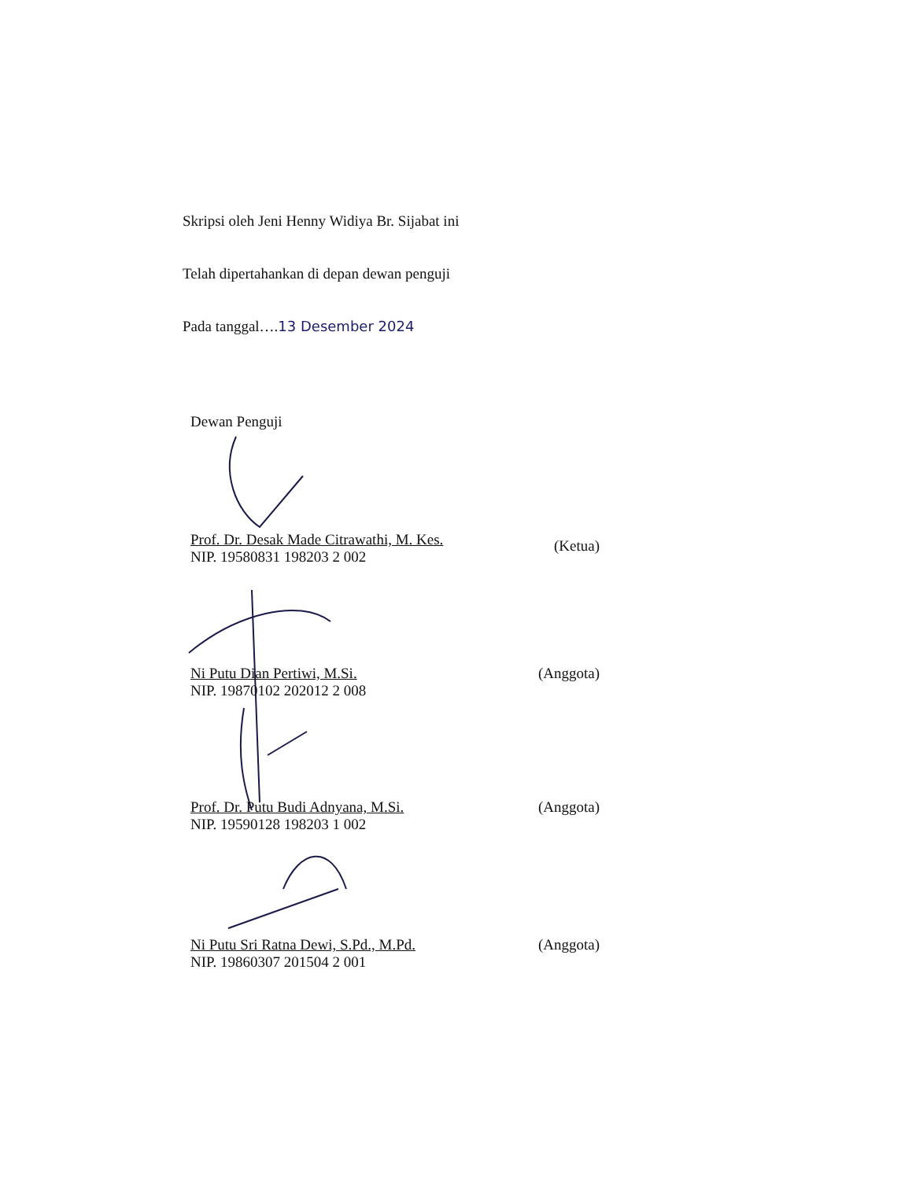Skripsi oleh Jeni Henny Widiya Br. Sijabat ini
Telah dipertahankan di depan dewan penguji
Pada tanggal….13 Desember 2024
Dewan Penguji
Prof. Dr. Desak Made Citrawathi, M. Kes.
NIP. 19580831 198203 2 002
(Ketua)
Ni Putu Dian Pertiwi, M.Si.
NIP. 19870102 202012 2 008
(Anggota)
Prof. Dr. Putu Budi Adnyana, M.Si.
NIP. 19590128 198203 1 002
(Anggota)
Ni Putu Sri Ratna Dewi, S.Pd., M.Pd.
NIP. 19860307 201504 2 001
(Anggota)